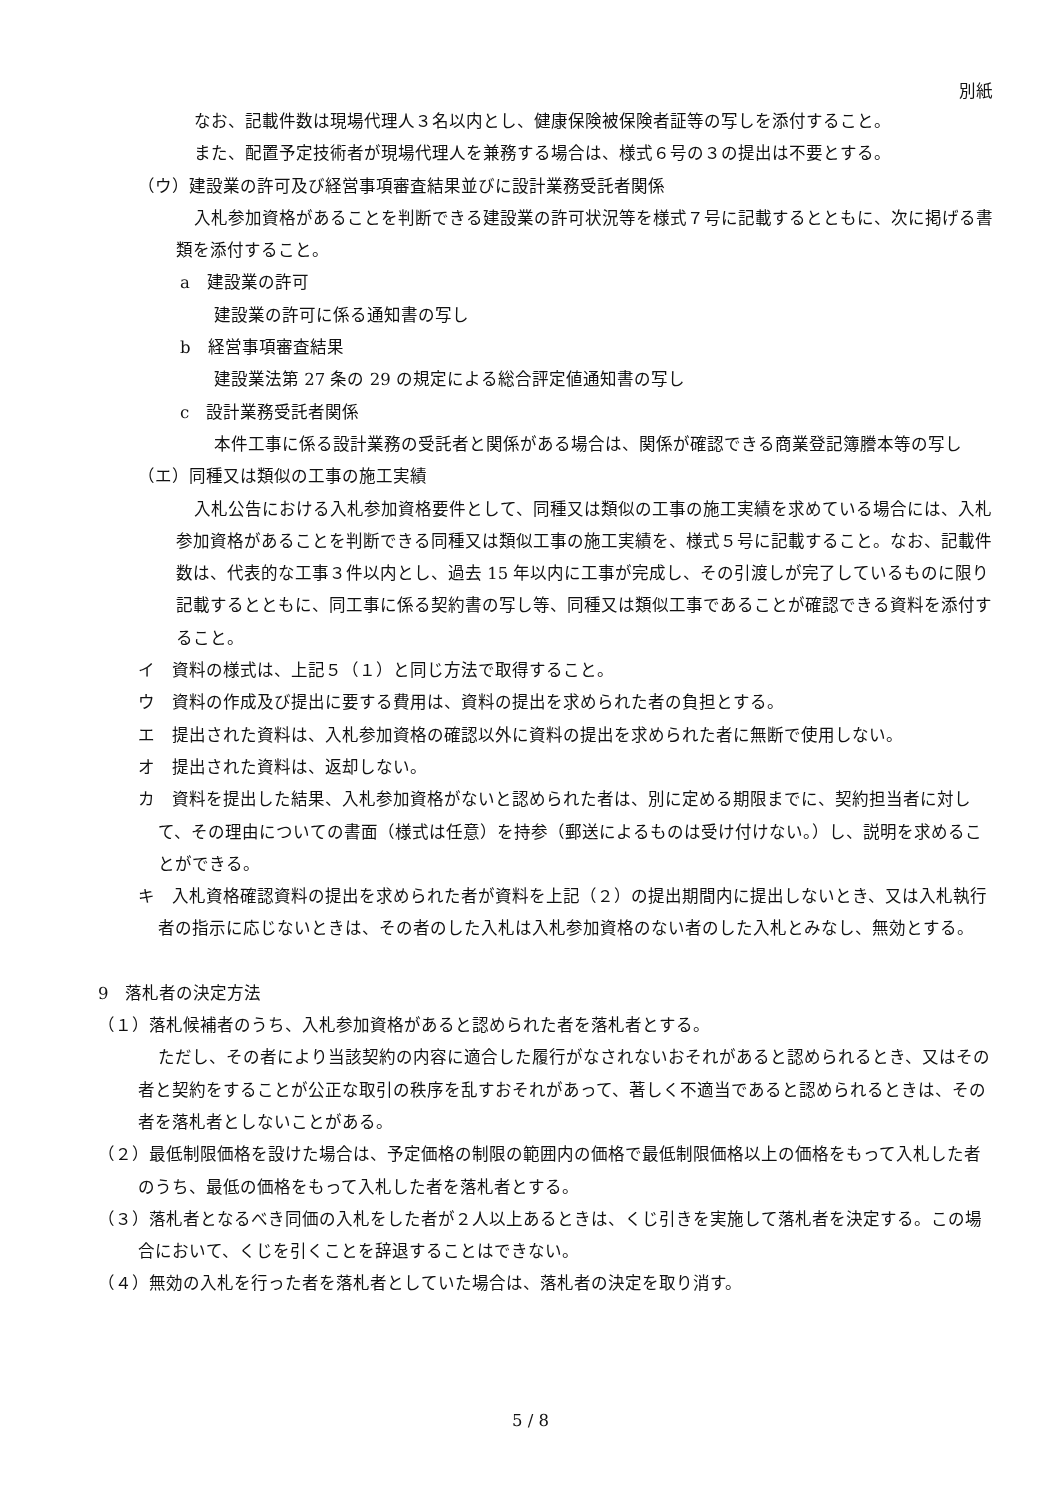別紙
なお、記載件数は現場代理人３名以内とし、健康保険被保険者証等の写しを添付すること。
また、配置予定技術者が現場代理人を兼務する場合は、様式６号の３の提出は不要とする。
（ウ）建設業の許可及び経営事項審査結果並びに設計業務受託者関係
入札参加資格があることを判断できる建設業の許可状況等を様式７号に記載するとともに、次に掲げる書類を添付すること。
a　建設業の許可
建設業の許可に係る通知書の写し
b　経営事項審査結果
建設業法第 27 条の 29 の規定による総合評定値通知書の写し
c　設計業務受託者関係
本件工事に係る設計業務の受託者と関係がある場合は、関係が確認できる商業登記簿謄本等の写し
（エ）同種又は類似の工事の施工実績
入札公告における入札参加資格要件として、同種又は類似の工事の施工実績を求めている場合には、入札参加資格があることを判断できる同種又は類似工事の施工実績を、様式５号に記載すること。なお、記載件数は、代表的な工事３件以内とし、過去 15 年以内に工事が完成し、その引渡しが完了しているものに限り記載するとともに、同工事に係る契約書の写し等、同種又は類似工事であることが確認できる資料を添付すること。
イ　資料の様式は、上記５（１）と同じ方法で取得すること。
ウ　資料の作成及び提出に要する費用は、資料の提出を求められた者の負担とする。
エ　提出された資料は、入札参加資格の確認以外に資料の提出を求められた者に無断で使用しない。
オ　提出された資料は、返却しない。
カ　資料を提出した結果、入札参加資格がないと認められた者は、別に定める期限までに、契約担当者に対して、その理由についての書面（様式は任意）を持参（郵送によるものは受け付けない。）し、説明を求めることができる。
キ　入札資格確認資料の提出を求められた者が資料を上記（２）の提出期間内に提出しないとき、又は入札執行者の指示に応じないときは、その者のした入札は入札参加資格のない者のした入札とみなし、無効とする。
9　落札者の決定方法
（１）落札候補者のうち、入札参加資格があると認められた者を落札者とする。
ただし、その者により当該契約の内容に適合した履行がなされないおそれがあると認められるとき、又はその者と契約をすることが公正な取引の秩序を乱すおそれがあって、著しく不適当であると認められるときは、その者を落札者としないことがある。
（２）最低制限価格を設けた場合は、予定価格の制限の範囲内の価格で最低制限価格以上の価格をもって入札した者のうち、最低の価格をもって入札した者を落札者とする。
（３）落札者となるべき同価の入札をした者が２人以上あるときは、くじ引きを実施して落札者を決定する。この場合において、くじを引くことを辞退することはできない。
（４）無効の入札を行った者を落札者としていた場合は、落札者の決定を取り消す。
5 / 8